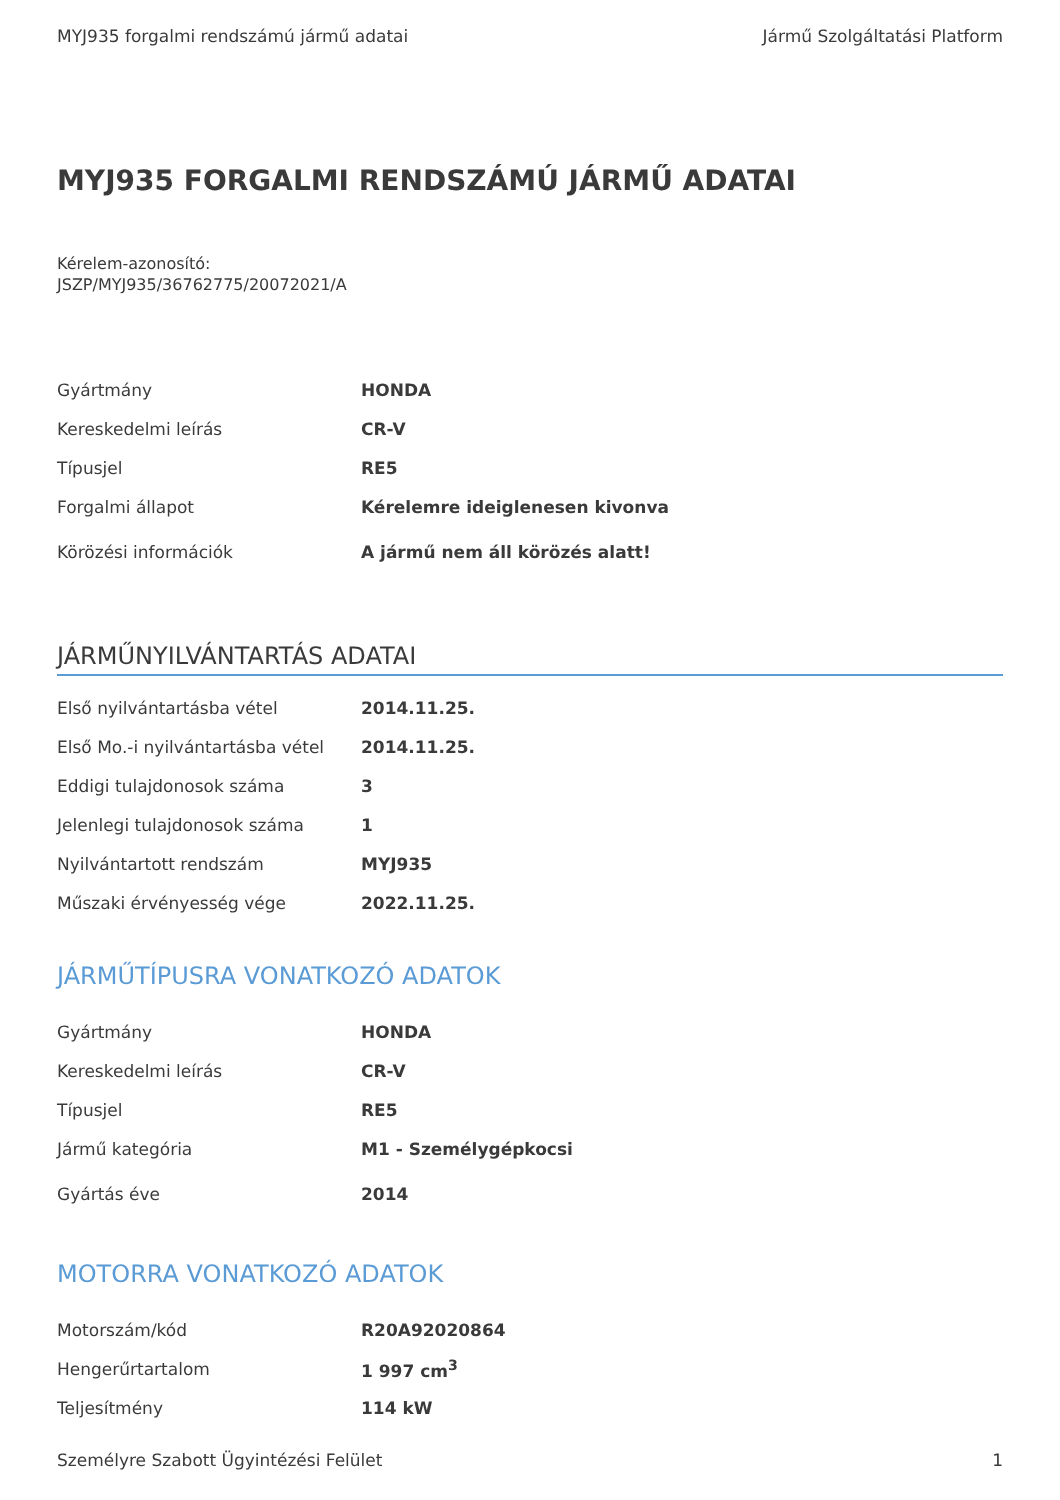MYJ935 forgalmi rendszámú jármű adatai Jármű Szolgáltatási Platform
MYJ935 FORGALMI RENDSZÁMÚ JÁRMŰ ADATAI
Kérelem-azonosító:
JSZP/MYJ935/36762775/20072021/A
| Gyártmány | HONDA |
| Kereskedelmi leírás | CR-V |
| Típusjel | RE5 |
| Forgalmi állapot | Kérelemre ideiglenesen kivonva |
| Körözési információk | A jármű nem áll körözés alatt! |
JÁRMŰNYILVÁNTARTÁS ADATAI
| Első nyilvántartásba vétel | 2014.11.25. |
| Első Mo.-i nyilvántartásba vétel | 2014.11.25. |
| Eddigi tulajdonosok száma | 3 |
| Jelenlegi tulajdonosok száma | 1 |
| Nyilvántartott rendszám | MYJ935 |
| Műszaki érvényesség vége | 2022.11.25. |
JÁRMŰTÍPUSRA VONATKOZÓ ADATOK
| Gyártmány | HONDA |
| Kereskedelmi leírás | CR-V |
| Típusjel | RE5 |
| Jármű kategória | M1 - Személygépkocsi |
| Gyártás éve | 2014 |
MOTORRA VONATKOZÓ ADATOK
| Motorszám/kód | R20A92020864 |
| Hengerűrtartalom | 1 997 cm<sup>3</sup> |
| Teljesítmény | 114 kW |
Személyre Szabott Ügyintézési Felület 1